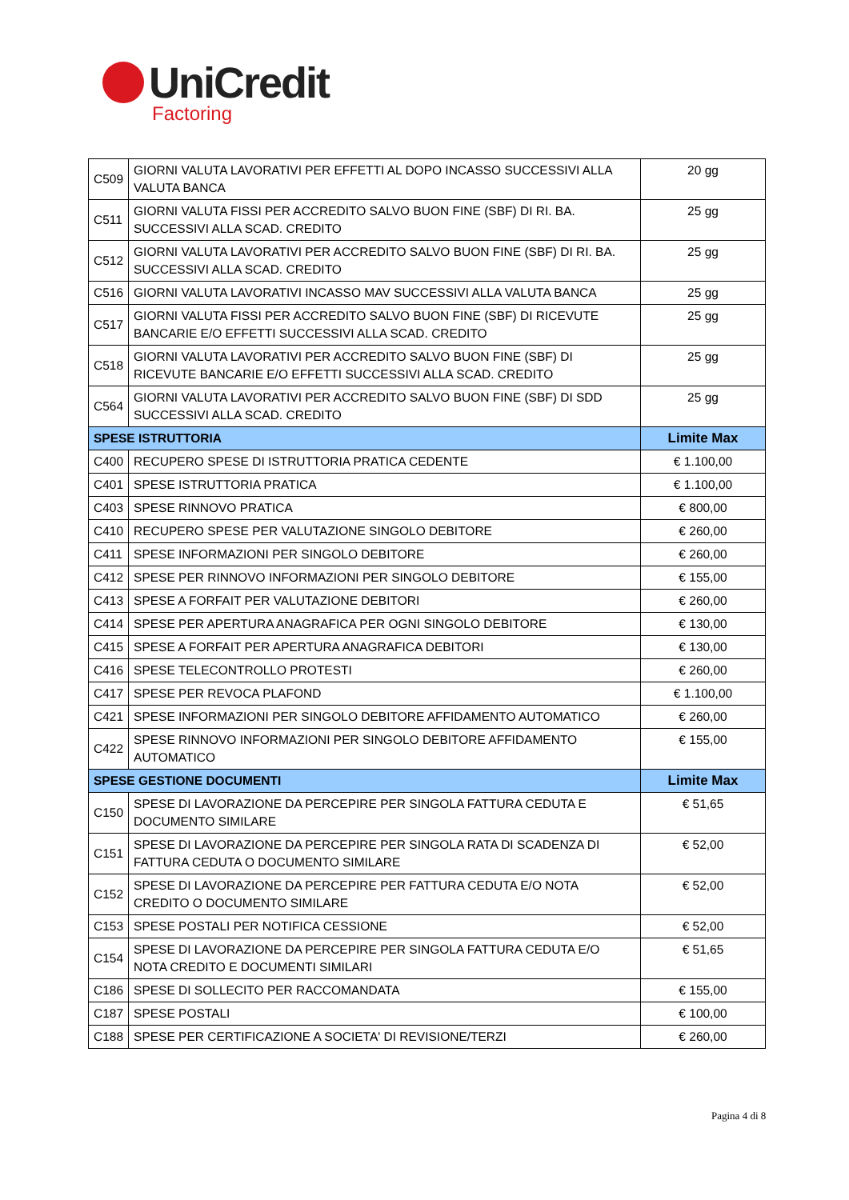UniCredit
Factoring
| C509 | GIORNI VALUTA LAVORATIVI PER EFFETTI AL DOPO INCASSO SUCCESSIVI ALLA VALUTA BANCA | 20 gg |
| C511 | GIORNI VALUTA FISSI PER ACCREDITO SALVO BUON FINE (SBF) DI RI. BA. SUCCESSIVI ALLA SCAD. CREDITO | 25 gg |
| C512 | GIORNI VALUTA LAVORATIVI PER ACCREDITO SALVO BUON FINE (SBF) DI RI. BA. SUCCESSIVI ALLA SCAD. CREDITO | 25 gg |
| C516 | GIORNI VALUTA LAVORATIVI INCASSO MAV SUCCESSIVI ALLA VALUTA BANCA | 25 gg |
| C517 | GIORNI VALUTA FISSI PER ACCREDITO SALVO BUON FINE (SBF) DI RICEVUTE BANCARIE E/O EFFETTI SUCCESSIVI ALLA SCAD. CREDITO | 25 gg |
| C518 | GIORNI VALUTA LAVORATIVI PER ACCREDITO SALVO BUON FINE (SBF) DI RICEVUTE BANCARIE E/O EFFETTI SUCCESSIVI ALLA SCAD. CREDITO | 25 gg |
| C564 | GIORNI VALUTA LAVORATIVI PER ACCREDITO SALVO BUON FINE (SBF) DI SDD SUCCESSIVI ALLA SCAD. CREDITO | 25 gg |
| SPESE ISTRUTTORIA | | Limite Max |
| C400 | RECUPERO SPESE DI ISTRUTTORIA PRATICA CEDENTE | € 1.100,00 |
| C401 | SPESE ISTRUTTORIA PRATICA | € 1.100,00 |
| C403 | SPESE RINNOVO PRATICA | € 800,00 |
| C410 | RECUPERO SPESE PER VALUTAZIONE SINGOLO DEBITORE | € 260,00 |
| C411 | SPESE INFORMAZIONI PER SINGOLO DEBITORE | € 260,00 |
| C412 | SPESE PER RINNOVO INFORMAZIONI PER SINGOLO DEBITORE | € 155,00 |
| C413 | SPESE A FORFAIT PER VALUTAZIONE DEBITORI | € 260,00 |
| C414 | SPESE PER APERTURA ANAGRAFICA PER OGNI SINGOLO DEBITORE | € 130,00 |
| C415 | SPESE A FORFAIT PER APERTURA ANAGRAFICA DEBITORI | € 130,00 |
| C416 | SPESE TELECONTROLLO PROTESTI | € 260,00 |
| C417 | SPESE PER REVOCA PLAFOND | € 1.100,00 |
| C421 | SPESE INFORMAZIONI PER SINGOLO DEBITORE AFFIDAMENTO AUTOMATICO | € 260,00 |
| C422 | SPESE RINNOVO INFORMAZIONI PER SINGOLO DEBITORE AFFIDAMENTO AUTOMATICO | € 155,00 |
| SPESE GESTIONE DOCUMENTI | | Limite Max |
| C150 | SPESE DI LAVORAZIONE DA PERCEPIRE PER SINGOLA FATTURA CEDUTA E DOCUMENTO SIMILARE | € 51,65 |
| C151 | SPESE DI LAVORAZIONE DA PERCEPIRE PER SINGOLA RATA DI SCADENZA DI FATTURA CEDUTA O DOCUMENTO SIMILARE | € 52,00 |
| C152 | SPESE DI LAVORAZIONE DA PERCEPIRE PER FATTURA CEDUTA E/O NOTA CREDITO O DOCUMENTO SIMILARE | € 52,00 |
| C153 | SPESE POSTALI PER NOTIFICA CESSIONE | € 52,00 |
| C154 | SPESE DI LAVORAZIONE DA PERCEPIRE PER SINGOLA FATTURA CEDUTA E/O NOTA CREDITO E DOCUMENTI SIMILARI | € 51,65 |
| C186 | SPESE DI SOLLECITO PER RACCOMANDATA | € 155,00 |
| C187 | SPESE POSTALI | € 100,00 |
| C188 | SPESE PER CERTIFICAZIONE A SOCIETA' DI REVISIONE/TERZI | € 260,00 |
Pagina 4 di 8